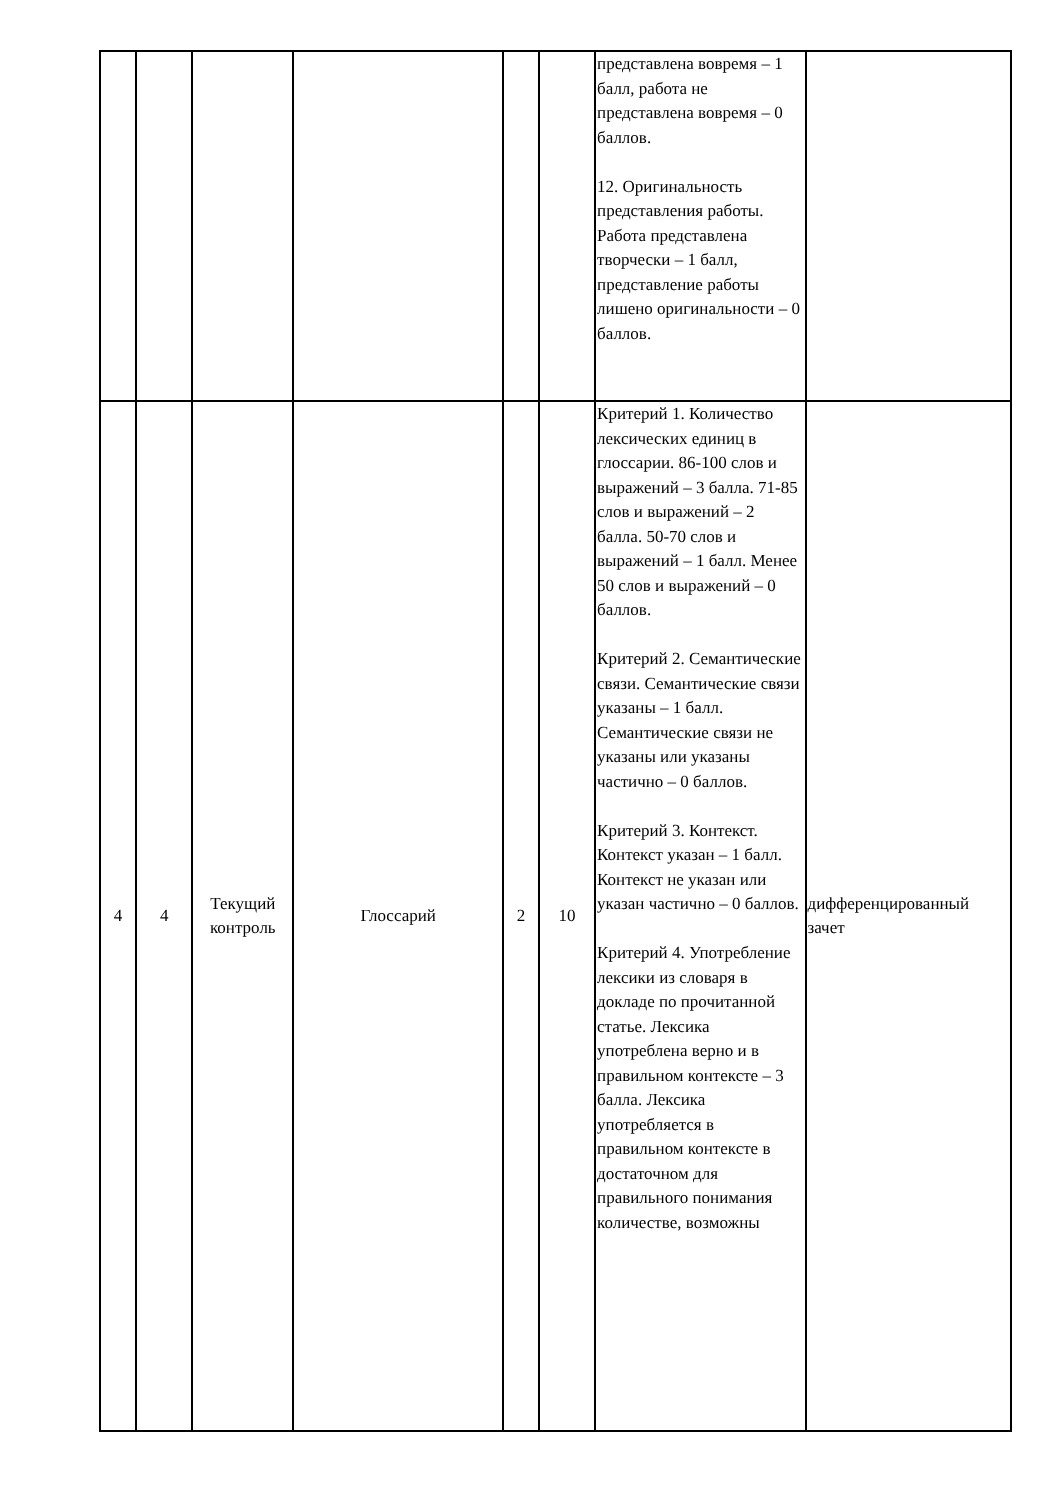| | | | | | | представлена вовремя – 1 балл, работа не представлена вовремя – 0 баллов. 12. Оригинальность представления работы. Работа представлена творчески – 1 балл, представление работы лишено оригинальности – 0 баллов. | |
| 4 | 4 | Текущий контроль | Глоссарий | 2 | 10 | Критерий 1. Количество лексических единиц в глоссарии. 86-100 слов и выражений – 3 балла. 71-85 слов и выражений – 2 балла. 50-70 слов и выражений – 1 балл. Менее 50 слов и выражений – 0 баллов. Критерий 2. Семантические связи. Семантические связи указаны – 1 балл. Семантические связи не указаны или указаны частично – 0 баллов. Критерий 3. Контекст. Контекст указан – 1 балл. Контекст не указан или указан частично – 0 баллов. Критерий 4. Употребление лексики из словаря в докладе по прочитанной статье. Лексика употреблена верно и в правильном контексте – 3 балла. Лексика употребляется в правильном контексте в достаточном для правильного понимания количестве, возможны | дифференцированный зачет |